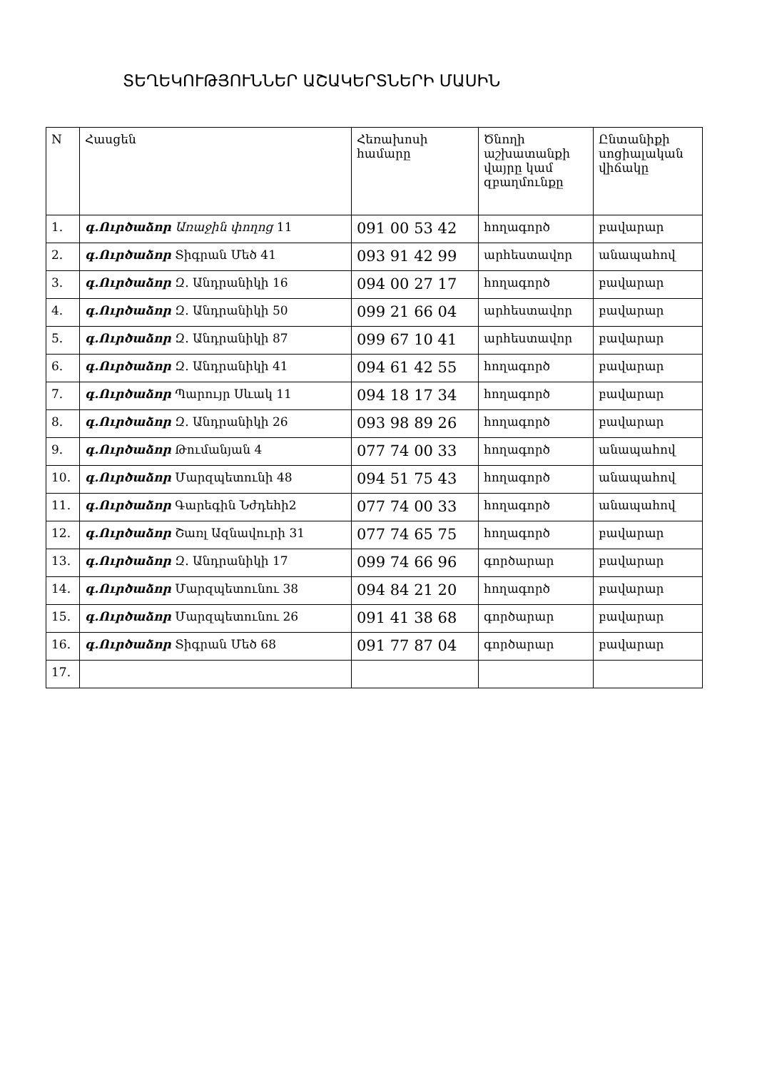ՏԵՂԵԿՈՒԹՅՈՒՆՆԵՐ ԱՇԱԿԵՐՏՆԵՐԻ ՄԱՍԻՆ
| N | Հասցեն | Հեռախոսի համարը | Ծնողի աշխատանքի վայրը կամ զբաղմունքը | Ընտանիքի սոցիալական վիճակը |
| --- | --- | --- | --- | --- |
| 1. | գ.Ուրծաձոր Առաջին փողոց 11 | 091 00 53 42 | հողագործ | բավարար |
| 2. | գ.Ուրծաձոր Տիգրան Մեծ 41 | 093 91 42 99 | արհեստավոր | անապահով |
| 3. | գ.Ուրծաձոր Զ. Անդրանիկի 16 | 094 00 27 17 | հողագործ | բավարար |
| 4. | գ.Ուրծաձոր Զ. Անդրանիկի 50 | 099 21 66 04 | արհեստավոր | բավարար |
| 5. | գ.Ուրծաձոր Զ. Անդրանիկի 87 | 099 67 10 41 | արհեստավոր | բավարար |
| 6. | գ.Ուրծաձոր Զ. Անդրանիկի 41 | 094 61 42 55 | հողագործ | բավարար |
| 7. | գ.Ուրծաձոր Պարույր Սևակ 11 | 094 18 17 34 | հողագործ | բավարար |
| 8. | գ.Ուրծաձոր Զ. Անդրանիկի 26 | 093 98 89 26 | հողագործ | բավարար |
| 9. | գ.Ուրծաձոր Թումանյան 4 | 077 74 00 33 | հողագործ | անապահով |
| 10. | գ.Ուրծաձոր Մարզպետունի 48 | 094 51 75 43 | հողագործ | անապահով |
| 11. | գ.Ուրծաձոր Գարեգին Նժդեհի2 | 077 74 00 33 | հողագործ | անապահով |
| 12. | գ.Ուրծաձոր Շառլ Ազնավուրի 31 | 077 74 65 75 | հողագործ | բավարար |
| 13. | գ.Ուրծաձոր Զ. Անդրանիկի 17 | 099 74 66 96 | գործարար | բավարար |
| 14. | գ.Ուրծաձոր Մարզպետունու 38 | 094 84 21 20 | հողագործ | բավարար |
| 15. | գ.Ուրծաձոր Մարզպետունու 26 | 091 41 38 68 | գործարար | բավարար |
| 16. | գ.Ուրծաձոր Տիգրան Մեծ 68 | 091 77 87 04 | գործարար | բավարար |
| 17. | | | | |